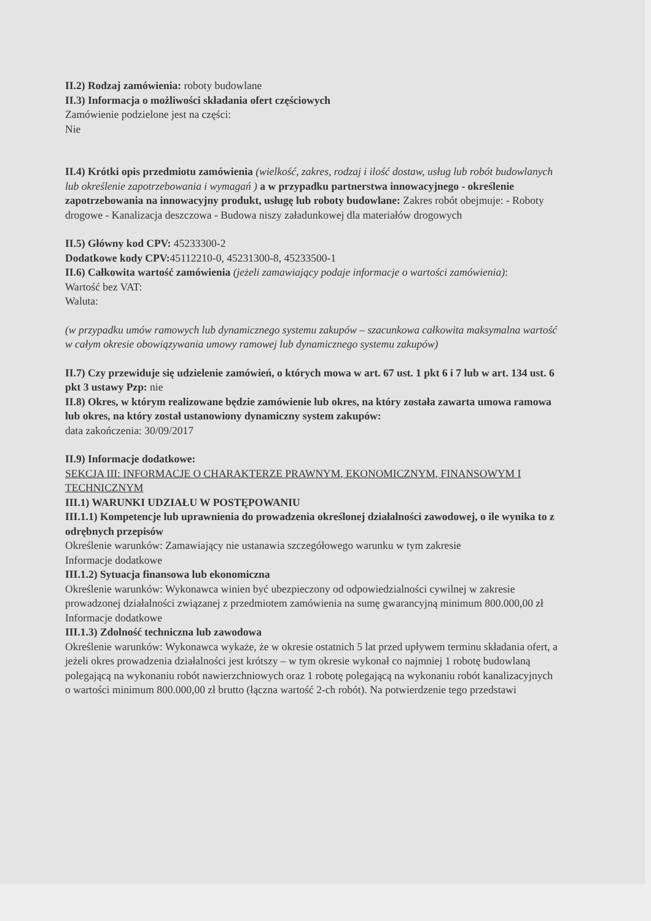II.2) Rodzaj zamówienia: roboty budowlane
II.3) Informacja o możliwości składania ofert częściowych
Zamówienie podzielone jest na części:
Nie
II.4) Krótki opis przedmiotu zamówienia (wielkość, zakres, rodzaj i ilość dostaw, usług lub robót budowlanych lub określenie zapotrzebowania i wymagań ) a w przypadku partnerstwa innowacyjnego - określenie zapotrzebowania na innowacyjny produkt, usługę lub roboty budowlane: Zakres robót obejmuje: - Roboty drogowe - Kanalizacja deszczowa - Budowa niszy załadunkowej dla materiałów drogowych
II.5) Główny kod CPV: 45233300-2
Dodatkowe kody CPV: 45112210-0, 45231300-8, 45233500-1
II.6) Całkowita wartość zamówienia (jeżeli zamawiający podaje informacje o wartości zamówienia):
Wartość bez VAT:
Waluta:
(w przypadku umów ramowych lub dynamicznego systemu zakupów – szacunkowa całkowita maksymalna wartość w całym okresie obowiązywania umowy ramowej lub dynamicznego systemu zakupów)
II.7) Czy przewiduje się udzielenie zamówień, o których mowa w art. 67 ust. 1 pkt 6 i 7 lub w art. 134 ust. 6 pkt 3 ustawy Pzp: nie
II.8) Okres, w którym realizowane będzie zamówienie lub okres, na który została zawarta umowa ramowa lub okres, na który został ustanowiony dynamiczny system zakupów:
data zakończenia: 30/09/2017
II.9) Informacje dodatkowe:
SEKCJA III: INFORMACJE O CHARAKTERZE PRAWNYM, EKONOMICZNYM, FINANSOWYM I TECHNICZNYM
III.1) WARUNKI UDZIAŁU W POSTĘPOWANIU
III.1.1) Kompetencje lub uprawnienia do prowadzenia określonej działalności zawodowej, o ile wynika to z odrębnych przepisów
Określenie warunków: Zamawiający nie ustanawia szczegółowego warunku w tym zakresie
Informacje dodatkowe
III.1.2) Sytuacja finansowa lub ekonomiczna
Określenie warunków: Wykonawca winien być ubezpieczony od odpowiedzialności cywilnej w zakresie prowadzonej działalności związanej z przedmiotem zamówienia na sumę gwarancyjną minimum 800.000,00 zł
Informacje dodatkowe
III.1.3) Zdolność techniczna lub zawodowa
Określenie warunków: Wykonawca wykaże, że w okresie ostatnich 5 lat przed upływem terminu składania ofert, a jeżeli okres prowadzenia działalności jest krótszy – w tym okresie wykonał co najmniej 1 robotę budowlaną polegającą na wykonaniu robót nawierzchniowych oraz 1 robotę polegającą na wykonaniu robót kanalizacyjnych o wartości minimum 800.000,00 zł brutto (łączna wartość 2-ch robót). Na potwierdzenie tego przedstawi